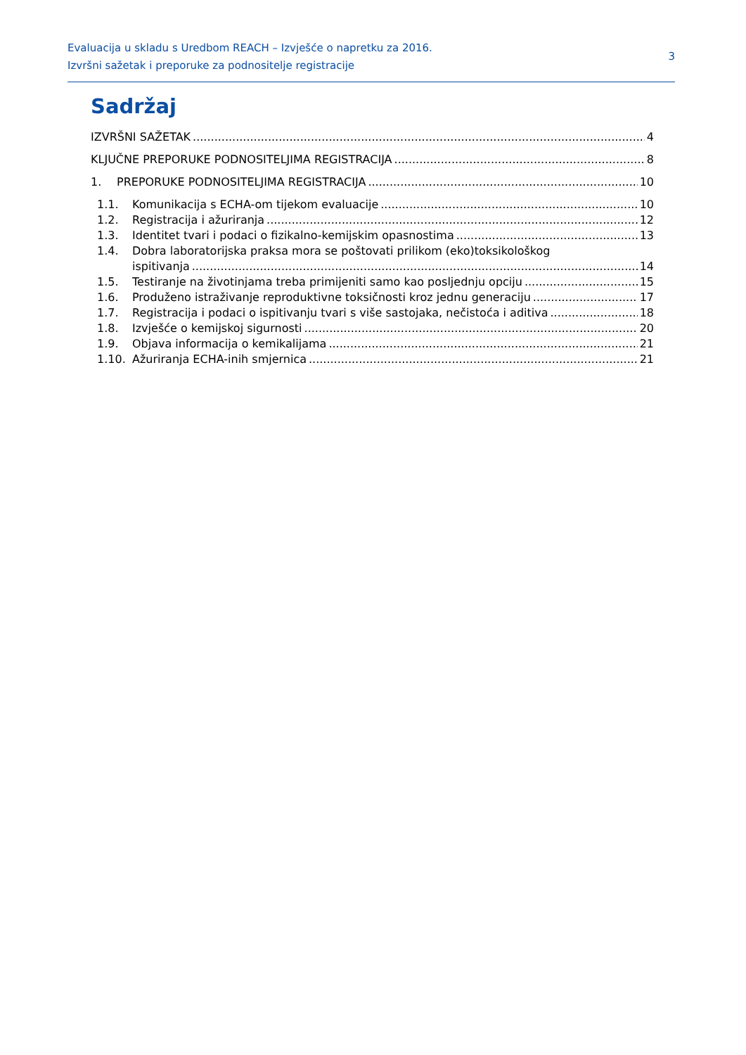Evaluacija u skladu s Uredbom REACH – Izvješće o napretku za 2016.
Izvršni sažetak i preporuke za podnositelje registracije
3
Sadržaj
IZVRŠNI SAŽETAK 4
KLJUČNE PREPORUKE PODNOSITELJIMA REGISTRACIJA 8
1. PREPORUKE PODNOSITELJIMA REGISTRACIJA 10
1.1. Komunikacija s ECHA-om tijekom evaluacije 10
1.2. Registracija i ažuriranja 12
1.3. Identitet tvari i podaci o fizikalno-kemijskim opasnostima 13
1.4. Dobra laboratorijska praksa mora se poštovati prilikom (eko)toksikološkog
ispitivanja 14
1.5. Testiranje na životinjama treba primijeniti samo kao posljednju opciju 15
1.6. Produženo istraživanje reproduktivne toksičnosti kroz jednu generaciju 17
1.7. Registracija i podaci o ispitivanju tvari s više sastojaka, nečistoća i aditiva 18
1.8. Izvješće o kemijskoj sigurnosti 20
1.9. Objava informacija o kemikalijama 21
1.10. Ažuriranja ECHA-inih smjernica 21